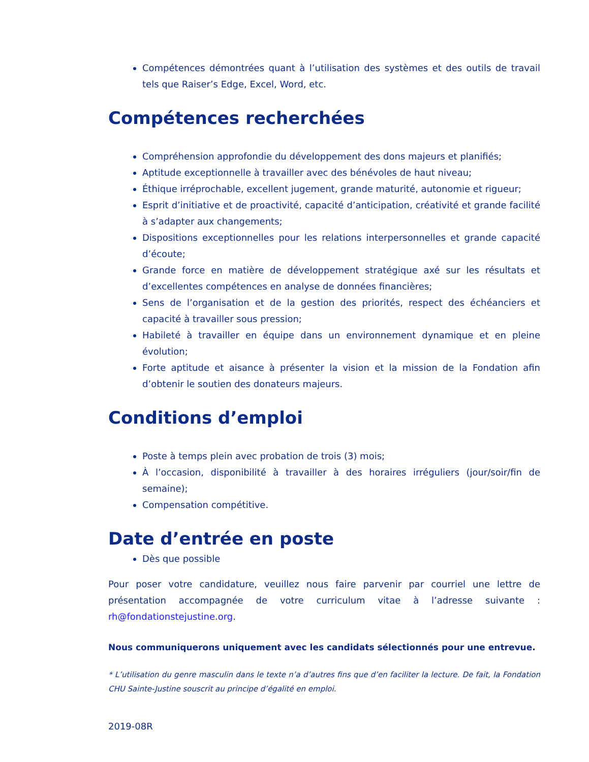Compétences démontrées quant à l’utilisation des systèmes et des outils de travail tels que Raiser’s Edge, Excel, Word, etc.
Compétences recherchées
Compréhension approfondie du développement des dons majeurs et planifiés;
Aptitude exceptionnelle à travailler avec des bénévoles de haut niveau;
Éthique irréprochable, excellent jugement, grande maturité, autonomie et rigueur;
Esprit d’initiative et de proactivité, capacité d’anticipation, créativité et grande facilité à s’adapter aux changements;
Dispositions exceptionnelles pour les relations interpersonnelles et grande capacité d’écoute;
Grande force en matière de développement stratégique axé sur les résultats et d’excellentes compétences en analyse de données financières;
Sens de l’organisation et de la gestion des priorités, respect des échéanciers et capacité à travailler sous pression;
Habileté à travailler en équipe dans un environnement dynamique et en pleine évolution;
Forte aptitude et aisance à présenter la vision et la mission de la Fondation afin d’obtenir le soutien des donateurs majeurs.
Conditions d’emploi
Poste à temps plein avec probation de trois (3) mois;
À l’occasion, disponibilité à travailler à des horaires irréguliers (jour/soir/fin de semaine);
Compensation compétitive.
Date d’entrée en poste
Dès que possible
Pour poser votre candidature, veuillez nous faire parvenir par courriel une lettre de présentation accompagnée de votre curriculum vitae à l’adresse suivante : rh@fondationstejustine.org.
Nous communiquerons uniquement avec les candidats sélectionnés pour une entrevue.
* L’utilisation du genre masculin dans le texte n’a d’autres fins que d’en faciliter la lecture. De fait, la Fondation CHU Sainte-Justine souscrit au principe d’égalité en emploi.
2019-08R